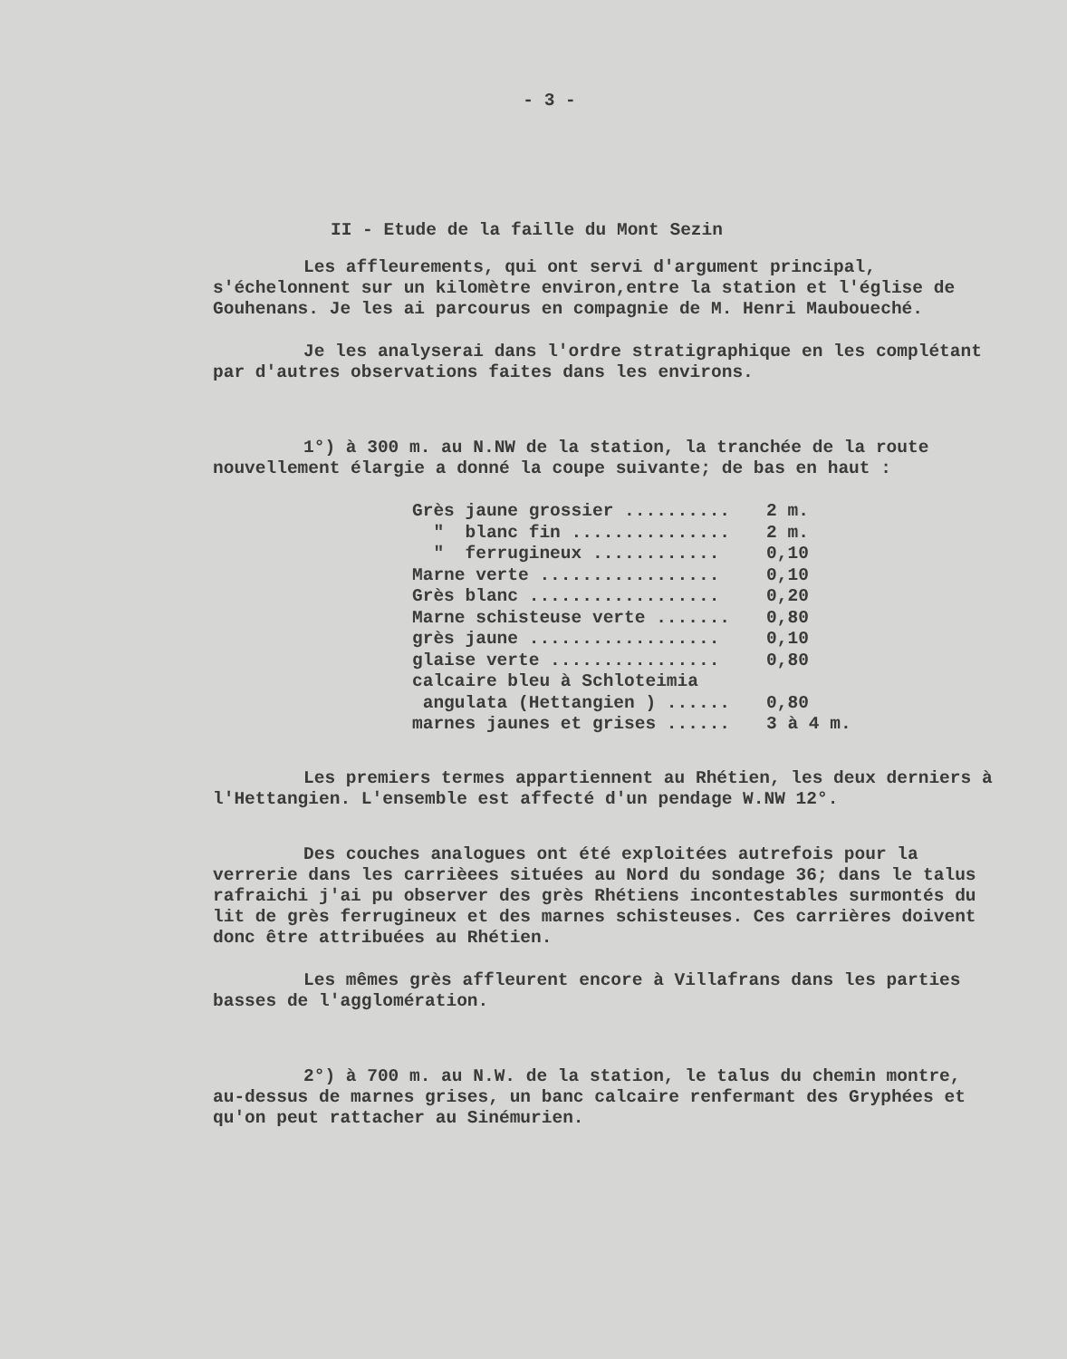- 3 -
II - Etude de la faille du Mont Sezin
Les affleurements, qui ont servi d'argument principal, s'échelonnent sur un kilomètre environ,entre la station et l'église de Gouhenans. Je les ai parcourus en compagnie de M. Henri Mauboueché.
Je les analyserai dans l'ordre stratigraphique en les complétant par d'autres observations faites dans les environs.
1°) à 300 m. au N.NW de la station, la tranchée de la route nouvellement élargie a donné la coupe suivante; de bas en haut :
| Grès jaune grossier .......... | 2 m. |
| " blanc fin ............... | 2 m. |
| " ferrugineux ............ | 0,10 |
| Marne verte ................. | 0,10 |
| Grès blanc .................. | 0,20 |
| Marne schisteuse verte ....... | 0,80 |
| grès jaune .................. | 0,10 |
| glaise verte ................ | 0,80 |
| calcaire bleu à Schloteimia | |
| angulata (Hettangien ) ...... | 0,80 |
| marnes jaunes et grises ...... | 3 à 4 m. |
Les premiers termes appartiennent au Rhétien, les deux derniers à l'Hettangien. L'ensemble est affecté d'un pendage W.NW 12°.
Des couches analogues ont été exploitées autrefois pour la verrerie dans les carrièees situées au Nord du sondage 36; dans le talus rafraichi j'ai pu observer des grès Rhétiens incontestables surmontés du lit de grès ferrugineux et des marnes schisteuses. Ces carrières doivent donc être attribuées au Rhétien.
Les mêmes grès affleurent encore à Villafrans dans les parties basses de l'agglomération.
2°) à 700 m. au N.W. de la station, le talus du chemin montre, au-dessus de marnes grises, un banc calcaire renfermant des Gryphées et qu'on peut rattacher au Sinémurien.